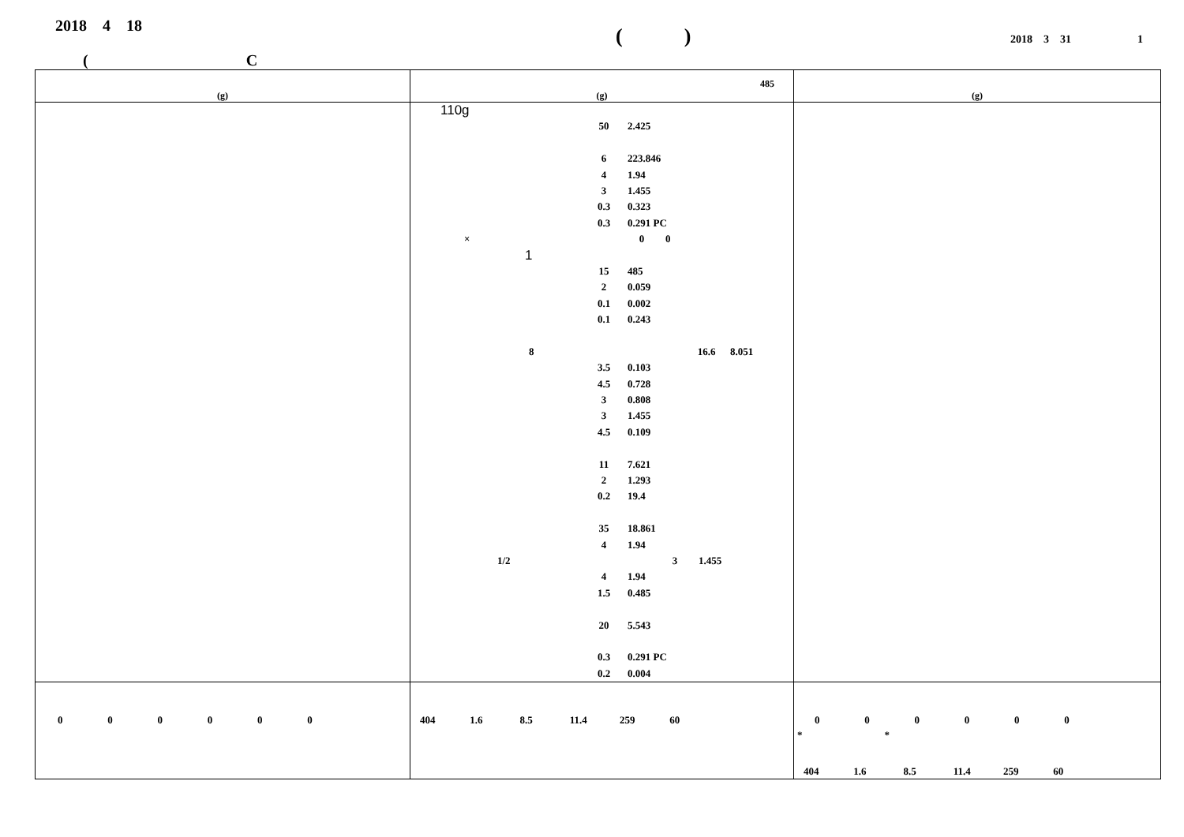2018　4　18
(　　　　　　　　　　C
(　　　) 2018　3　31　　　　　　1
| (g) | 485 (g) | (g) |
| --- | --- | --- |
| | 110g 50 2.425 6 223.846 4 1.94 3 1.455 0.3 0.323 0.3 0.291 PC × 0 0 1 15 485 2 0.059 0.1 0.002 0.1 0.243 8 16.6 8.051 3.5 0.103 4.5 0.728 3 0.808 3 1.455 4.5 0.109 11 7.621 2 1.293 0.2 19.4 35 18.861 4 1.94 1/2 3 1.455 4 1.94 1.5 0.485 20 5.543 0.3 0.291 PC 0.2 0.004 | |
| 0 0 0 0 0 0 | 404 1.6 8.5 11.4 259 60 | 0 0 0 0 0 0 * * 404 1.6 8.5 11.4 259 60 |